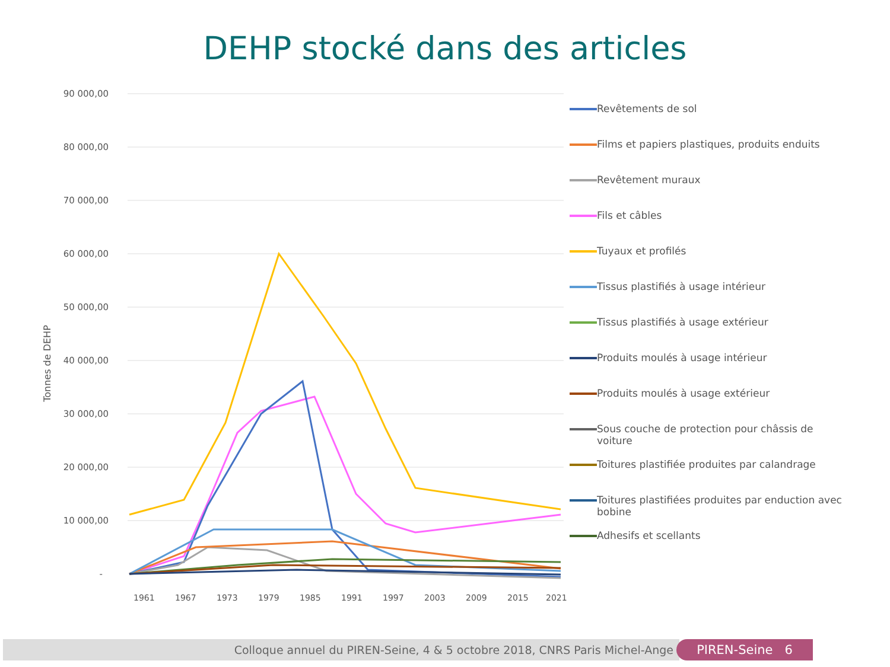DEHP stocké dans des articles
90 000,00
80 000,00
70 000,00
60 000,00
50 000,00
40 000,00
30 000,00
20 000,00
10 000,00
-
Tonnes de DEHP
1961
1967
1973
1979
1985
1991
1997
2003
2009
2015
2021
Revêtements de sol
Films et papiers plastiques, produits enduits
Revêtement muraux
Fils et câbles
Tuyaux et profilés
Tissus plastifiés à usage intérieur
Tissus plastifiés à usage extérieur
Produits moulés à usage intérieur
Produits moulés à usage extérieur
Sous couche de protection pour châssis de voiture
Toitures plastifiée produites par calandrage
Toitures plastifiées produites par enduction avec bobine
Adhesifs et scellants
Colloque annuel du PIREN-Seine, 4 & 5 octobre 2018, CNRS Paris Michel-Ange PIREN-Seine 6